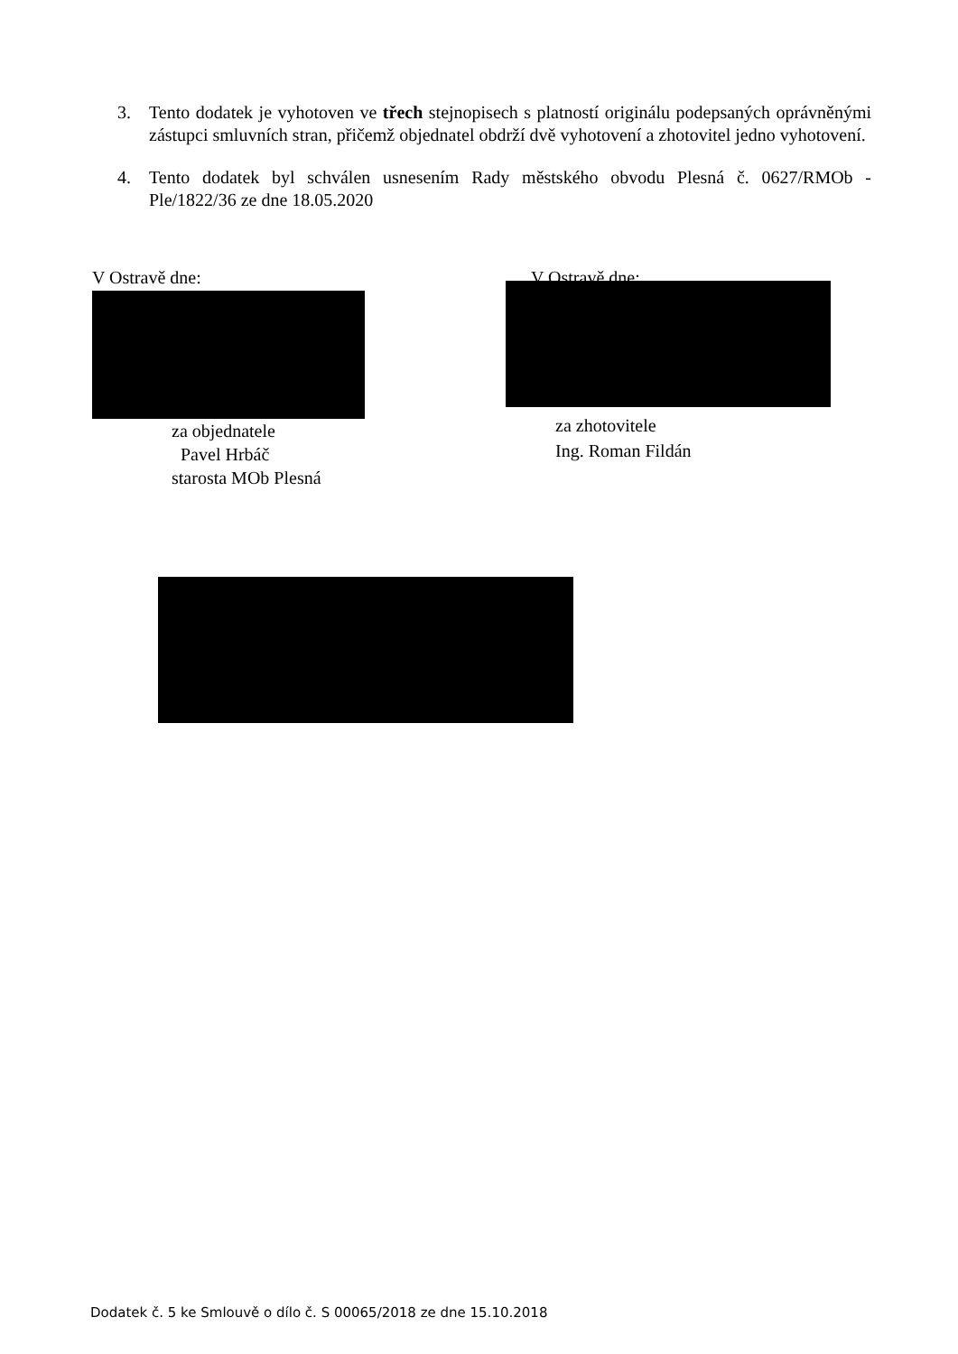3. Tento dodatek je vyhotoven ve třech stejnopisech s platností originálu podepsaných oprávněnými zástupci smluvních stran, přičemž objednatel obdrží dvě vyhotovení a zhotovitel jedno vyhotovení.
4. Tento dodatek byl schválen usnesením Rady městského obvodu Plesná č. 0627/RMOb - Ple/1822/36 ze dne 18.05.2020
V Ostravě dne:
za objednatele
Pavel Hrbáč
starosta MOb Plesná
V Ostravě dne:
za zhotovitele
Ing. Roman Fildán
Dodatek č. 5 ke Smlouvě o dílo č. S 00065/2018 ze dne 15.10.2018